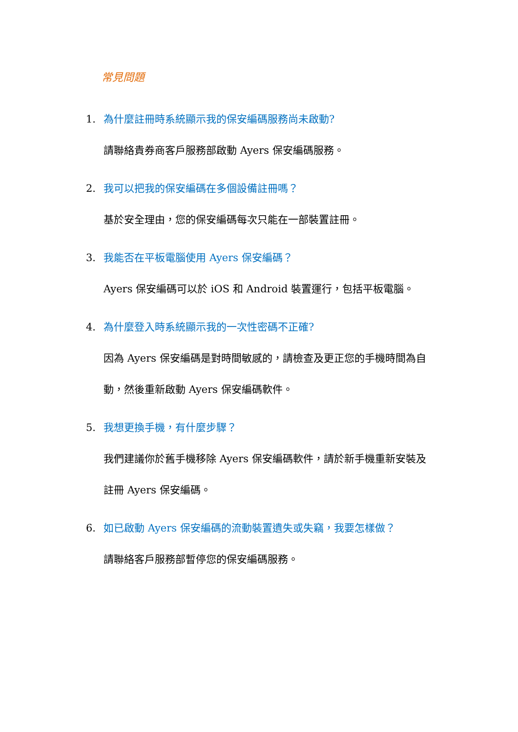常見問題
1. 為什麼註冊時系統顯示我的保安編碼服務尚未啟動?
請聯絡貴券商客戶服務部啟動 Ayers 保安編碼服務。
2. 我可以把我的保安編碼在多個設備註冊嗎？
基於安全理由，您的保安編碼每次只能在一部裝置註冊。
3. 我能否在平板電腦使用 Ayers 保安編碼？
Ayers 保安編碼可以於 iOS 和 Android 裝置運行，包括平板電腦。
4. 為什麼登入時系統顯示我的一次性密碼不正確?
因為 Ayers 保安編碼是對時間敏感的，請檢查及更正您的手機時間為自動，然後重新啟動 Ayers 保安編碼軟件。
5. 我想更換手機，有什麼步驟？
我們建議你於舊手機移除 Ayers 保安編碼軟件，請於新手機重新安裝及註冊 Ayers 保安編碼。
6. 如已啟動 Ayers 保安編碼的流動裝置遺失或失竊，我要怎樣做？
請聯絡客戶服務部暫停您的保安編碼服務。